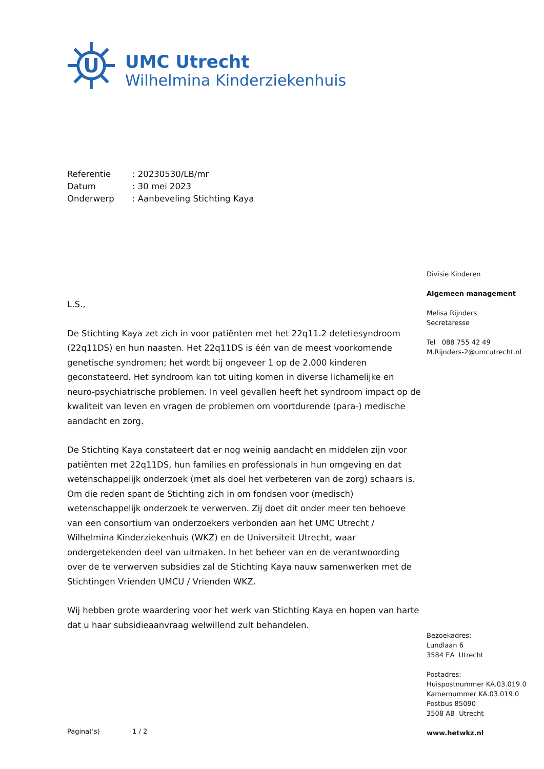U
UMC Utrecht
Wilhelmina Kinderziekenhuis
Referentie: 20230530/LB/mr
Datum: 30 mei 2023
Onderwerp: Aanbeveling Stichting Kaya
L.S.,
De Stichting Kaya zet zich in voor patiënten met het 22q11.2 deletiesyndroom (22q11DS) en hun naasten. Het 22q11DS is één van de meest voorkomende genetische syndromen; het wordt bij ongeveer 1 op de 2.000 kinderen geconstateerd. Het syndroom kan tot uiting komen in diverse lichamelijke en neuro-psychiatrische problemen. In veel gevallen heeft het syndroom impact op de kwaliteit van leven en vragen de problemen om voortdurende (para-) medische aandacht en zorg.
De Stichting Kaya constateert dat er nog weinig aandacht en middelen zijn voor patiënten met 22q11DS, hun families en professionals in hun omgeving en dat wetenschappelijk onderzoek (met als doel het verbeteren van de zorg) schaars is. Om die reden spant de Stichting zich in om fondsen voor (medisch) wetenschappelijk onderzoek te verwerven. Zij doet dit onder meer ten behoeve van een consortium van onderzoekers verbonden aan het UMC Utrecht / Wilhelmina Kinderziekenhuis (WKZ) en de Universiteit Utrecht, waar ondergetekenden deel van uitmaken. In het beheer van en de verantwoording over de te verwerven subsidies zal de Stichting Kaya nauw samenwerken met de Stichtingen Vrienden UMCU / Vrienden WKZ.
Wij hebben grote waardering voor het werk van Stichting Kaya en hopen van harte dat u haar subsidieaanvraag welwillend zult behandelen.
Divisie Kinderen
Algemeen management
Melisa Rijnders
Secretaresse
Tel 088 755 42 49
M.Rijnders-2@umcutrecht.nl
Bezoekadres:
Lundlaan 6
3584 EA Utrecht
Postadres:
Huispostnummer KA.03.019.0
Kamernummer KA.03.019.0
Postbus 85090
3508 AB Utrecht
www.hetwkz.nl
Pagina('s) 1 / 2